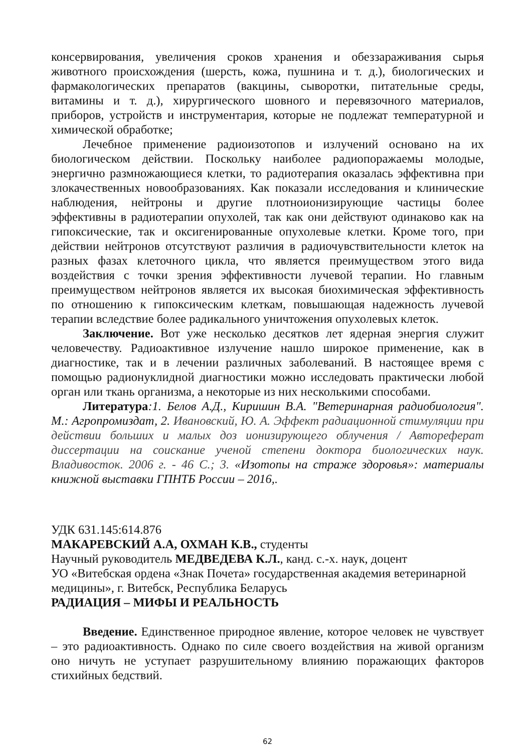консервирования, увеличения сроков хранения и обеззараживания сырья животного происхождения (шерсть, кожа, пушнина и т. д.), биологических и фармакологических препаратов (вакцины, сыворотки, питательные среды, витамины и т. д.), хирургического шовного и перевязочного материалов, приборов, устройств и инструментария, которые не подлежат температурной и химической обработке;
Лечебное применение радиоизотопов и излучений основано на их биологическом действии. Поскольку наиболее радиопоражаемы молодые, энергично размножающиеся клетки, то радиотерапия оказалась эффективна при злокачественных новообразованиях. Как показали исследования и клинические наблюдения, нейтроны и другие плотноионизирующие частицы более эффективны в радиотерапии опухолей, так как они действуют одинаково как на гипоксические, так и оксигенированные опухолевые клетки. Кроме того, при действии нейтронов отсутствуют различия в радиочувствительности клеток на разных фазах клеточного цикла, что является преимуществом этого вида воздействия с точки зрения эффективности лучевой терапии. Но главным преимуществом нейтронов является их высокая биохимическая эффективность по отношению к гипоксическим клеткам, повышающая надежность лучевой терапии вследствие более радикального уничтожения опухолевых клеток.
Заключение. Вот уже несколько десятков лет ядерная энергия служит человечеству. Радиоактивное излучение нашло широкое применение, как в диагностике, так и в лечении различных заболеваний. В настоящее время с помощью радионуклидной диагностики можно исследовать практически любой орган или ткань организма, а некоторые из них несколькими способами.
Литература:1. Белов А.Д., Киришин В.А. "Ветеринарная радиобиология". М.: Агропромиздат, 2. Ивановский, Ю. А. Эффект радиационной стимуляции при действии больших и малых доз ионизирующего облучения / Автореферат диссертации на соискание ученой степени доктора биологических наук. Владивосток. 2006 г. - 46 С.; 3. «Изотопы на страже здоровья»: материалы книжной выставки ГПНТБ России – 2016,.
УДК 631.145:614.876
МАКАРЕВСКИЙ А.А, ОХМАН К.В., студенты
Научный руководитель МЕДВЕДЕВА К.Л., канд. с.-х. наук, доцент
УО «Витебская ордена «Знак Почета» государственная академия ветеринарной медицины», г. Витебск, Республика Беларусь
РАДИАЦИЯ – МИФЫ И РЕАЛЬНОСТЬ
Введение. Единственное природное явление, которое человек не чувствует – это радиоактивность. Однако по силе своего воздействия на живой организм оно ничуть не уступает разрушительному влиянию поражающих факторов стихийных бедствий.
62